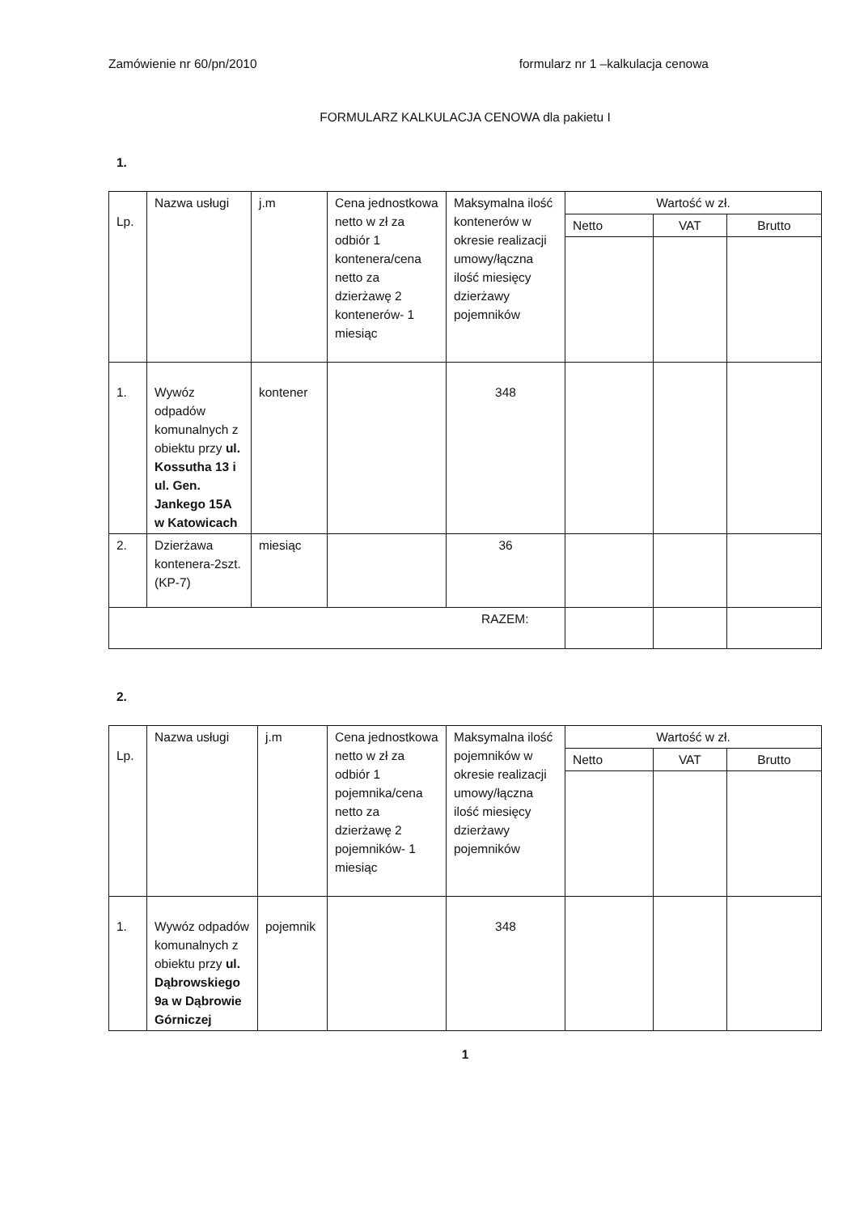Zamówienie nr 60/pn/2010 formularz nr 1 –kalkulacja cenowa
FORMULARZ KALKULACJA CENOWA dla pakietu I
1.
| Lp. | Nazwa usługi | j.m | Cena jednostkowa netto w zł za odbiór 1 kontenera/cena netto za dzierżawę 2 kontenerów- 1 miesiąc | Maksymalna ilość kontenerów w okresie realizacji umowy/łączna ilość miesięcy dzierżawy pojemników | Wartość w zł. | | |
| --- | --- | --- | --- | --- | --- | --- | --- |
| | | | | | Netto | VAT | Brutto |
| 1. | Wywóz odpadów komunalnych z obiektu przy ul. Kossutha 13 i ul. Gen. Jankego 15A w Katowicach | kontener | | 348 | | | |
| 2. | Dzierżawa kontenera-2szt. (KP-7) | miesiąc | | 36 | | | |
| RAZEM: | | | | | | | |
2.
| Lp. | Nazwa usługi | j.m | Cena jednostkowa netto w zł za odbiór 1 pojemnika/cena netto za dzierżawę 2 pojemników- 1 miesiąc | Maksymalna ilość pojemników w okresie realizacji umowy/łączna ilość miesięcy dzierżawy pojemników | Wartość w zł. | | |
| --- | --- | --- | --- | --- | --- | --- | --- |
| | | | | | Netto | VAT | Brutto |
| 1. | Wywóz odpadów komunalnych z obiektu przy ul. Dąbrowskiego 9a w Dąbrowie Górniczej | pojemnik | | 348 | | | |
1